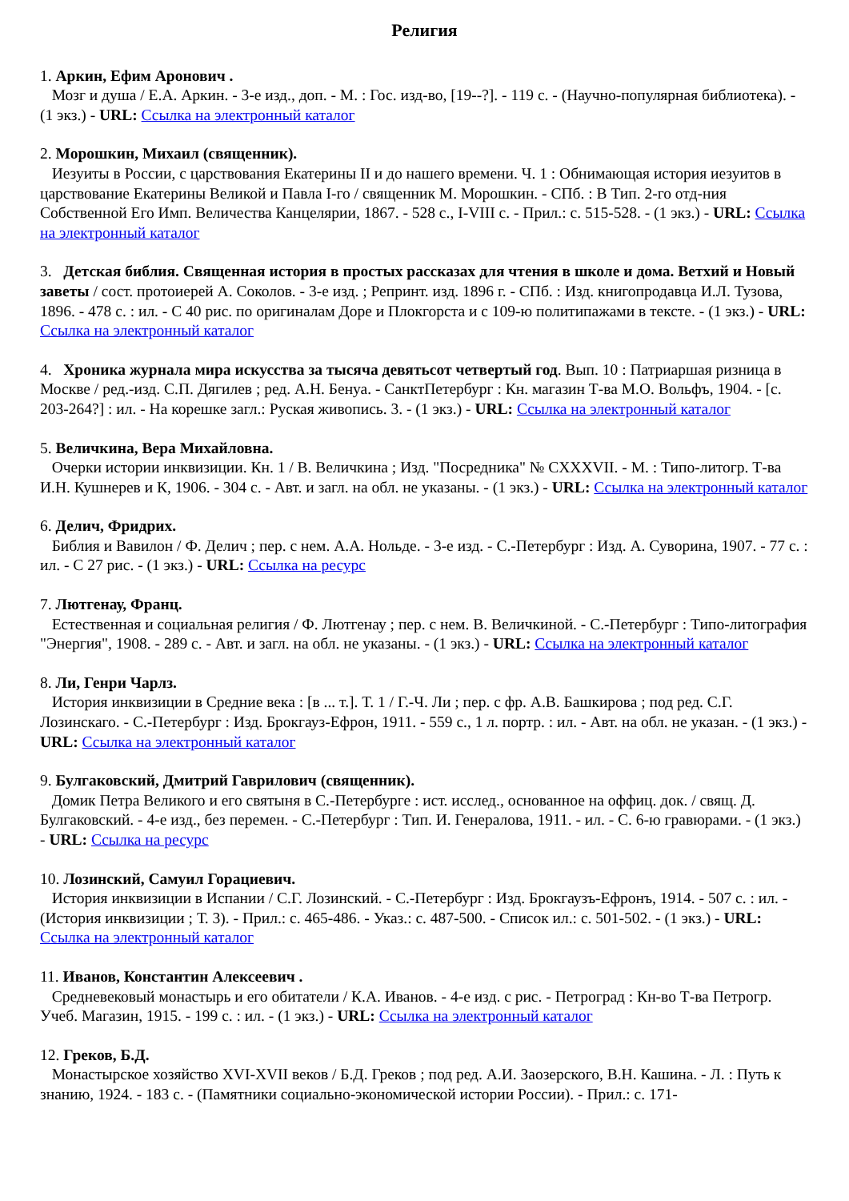Религия
1. Аркин, Ефим Аронович .
Мозг и душа / Е.А. Аркин. - 3-е изд., доп. - М. : Гос. изд-во, [19--?]. - 119 с. - (Научно-популярная библиотека). - (1 экз.) - URL: Ссылка на электронный каталог
2. Морошкин, Михаил (священник).
Иезуиты в России, с царствования Екатерины II и до нашего времени. Ч. 1 : Обнимающая история иезуитов в царствование Екатерины Великой и Павла I-го / священник М. Морошкин. - СПб. : В Тип. 2-го отд-ния Собственной Его Имп. Величества Канцелярии, 1867. - 528 с., I-VIII с. - Прил.: с. 515-528. - (1 экз.) - URL: Ссылка на электронный каталог
3. Детская библия. Священная история в простых рассказах для чтения в школе и дома. Ветхий и Новый заветы / сост. протоиерей А. Соколов. - 3-е изд. ; Репринт. изд. 1896 г. - СПб. : Изд. книгопродавца И.Л. Тузова, 1896. - 478 с. : ил. - С 40 рис. по оригиналам Доре и Плокгорста и с 109-ю политипажами в тексте. - (1 экз.) - URL: Ссылка на электронный каталог
4. Хроника журнала мира искусства за тысяча девятьсот четвертый год. Вып. 10 : Патриаршая ризница в Москве / ред.-изд. С.П. Дягилев ; ред. А.Н. Бенуа. - СанктПетербург : Кн. магазин Т-ва М.О. Вольфъ, 1904. - [с. 203-264?] : ил. - На корешке загл.: Руская живопись. 3. - (1 экз.) - URL: Ссылка на электронный каталог
5. Величкина, Вера Михайловна.
Очерки истории инквизиции. Кн. 1 / В. Величкина ; Изд. "Посредника" № CXXXVII. - М. : Типо-литогр. Т-ва И.Н. Кушнерев и К, 1906. - 304 с. - Авт. и загл. на обл. не указаны. - (1 экз.) - URL: Ссылка на электронный каталог
6. Делич, Фридрих.
Библия и Вавилон / Ф. Делич ; пер. с нем. А.А. Нольде. - 3-е изд. - С.-Петербург : Изд. А. Суворина, 1907. - 77 с. : ил. - С 27 рис. - (1 экз.) - URL: Ссылка на ресурс
7. Лютгенау, Франц.
Естественная и социальная религия / Ф. Лютгенау ; пер. с нем. В. Величкиной. - С.-Петербург : Типо-литография "Энергия", 1908. - 289 с. - Авт. и загл. на обл. не указаны. - (1 экз.) - URL: Ссылка на электронный каталог
8. Ли, Генри Чарлз.
История инквизиции в Средние века : [в ... т.]. Т. 1 / Г.-Ч. Ли ; пер. с фр. А.В. Башкирова ; под ред. С.Г. Лозинскаго. - С.-Петербург : Изд. Брокгауз-Ефрон, 1911. - 559 с., 1 л. портр. : ил. - Авт. на обл. не указан. - (1 экз.) - URL: Ссылка на электронный каталог
9. Булгаковский, Дмитрий Гаврилович (священник).
Домик Петра Великого и его святыня в С.-Петербурге : ист. исслед., основанное на оффиц. док. / свящ. Д. Булгаковский. - 4-е изд., без перемен. - С.-Петербург : Тип. И. Генералова, 1911. - ил. - С. 6-ю гравюрами. - (1 экз.) - URL: Ссылка на ресурс
10. Лозинский, Самуил Горациевич.
История инквизиции в Испании / С.Г. Лозинский. - С.-Петербург : Изд. Брокгаузъ-Ефронъ, 1914. - 507 с. : ил. - (История инквизиции ; Т. 3). - Прил.: с. 465-486. - Указ.: с. 487-500. - Список ил.: с. 501-502. - (1 экз.) - URL: Ссылка на электронный каталог
11. Иванов, Константин Алексеевич .
Средневековый монастырь и его обитатели / К.А. Иванов. - 4-е изд. с рис. - Петроград : Кн-во Т-ва Петрогр. Учеб. Магазин, 1915. - 199 с. : ил. - (1 экз.) - URL: Ссылка на электронный каталог
12. Греков, Б.Д.
Монастырское хозяйство XVI-XVII веков / Б.Д. Греков ; под ред. А.И. Заозерского, В.Н. Кашина. - Л. : Путь к знанию, 1924. - 183 с. - (Памятники социально-экономической истории России). - Прил.: с. 171-